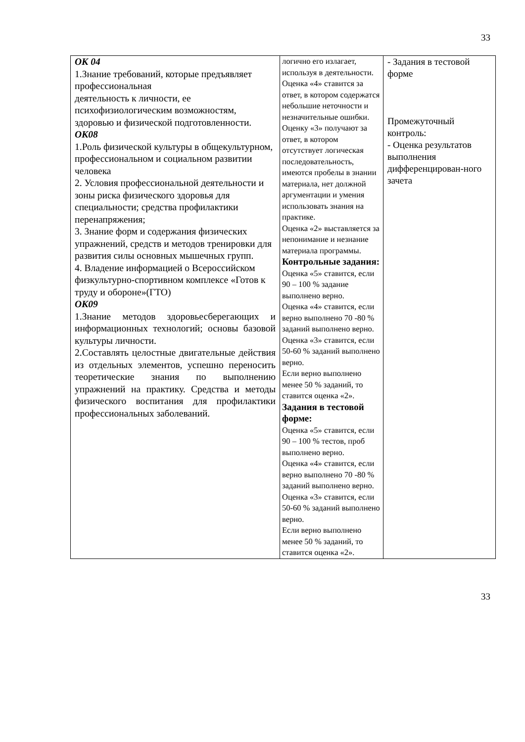33
| ОК 04 1.Знание требований, которые предъявляет профессиональная деятельность к личности, ее психофизиологическим возможностям, здоровью и физической подготовленности. ОК08 1.Роль физической культуры в общекультурном, профессиональном и социальном развитии человека 2. Условия профессиональной деятельности и зоны риска физического здоровья для специальности; средства профилактики перенапряжения; 3. Знание форм и содержания физических упражнений, средств и методов тренировки для развития силы основных мышечных групп. 4. Владение информацией о Всероссийском физкультурно-спортивном комплексе «Готов к труду и обороне»(ГТО) ОК09 1.Знание методов здоровьесберегающих и информационных технологий; основы базовой культуры личности. 2.Составлять целостные двигательные действия из отдельных элементов, успешно переносить теоретические знания по выполнению упражнений на практику. Средства и методы физического воспитания для профилактики профессиональных заболеваний. | логично его излагает, используя в деятельности. Оценка «4» ставится за ответ, в котором содержатся небольшие неточности и незначительные ошибки. Оценку «3» получают за ответ, в котором отсутствует логическая последовательность, имеются пробелы в знании материала, нет должной аргументации и умения использовать знания на практике. Оценка «2» выставляется за непонимание и незнание материала программы. Контрольные задания: Оценка «5» ставится, если 90 – 100 % задание выполнено верно. Оценка «4» ставится, если верно выполнено 70 -80 % заданий выполнено верно. Оценка «3» ставится, если 50-60 % заданий выполнено верно. Если верно выполнено менее 50 % заданий, то ставится оценка «2». Задания в тестовой форме: Оценка «5» ставится, если 90 – 100 % тестов, проб выполнено верно. Оценка «4» ставится, если верно выполнено 70 -80 % заданий выполнено верно. Оценка «3» ставится, если 50-60 % заданий выполнено верно. Если верно выполнено менее 50 % заданий, то ставится оценка «2». | - Задания в тестовой форме Промежуточный контроль: - Оценка результатов выполнения дифференцирован-ного зачета |
33